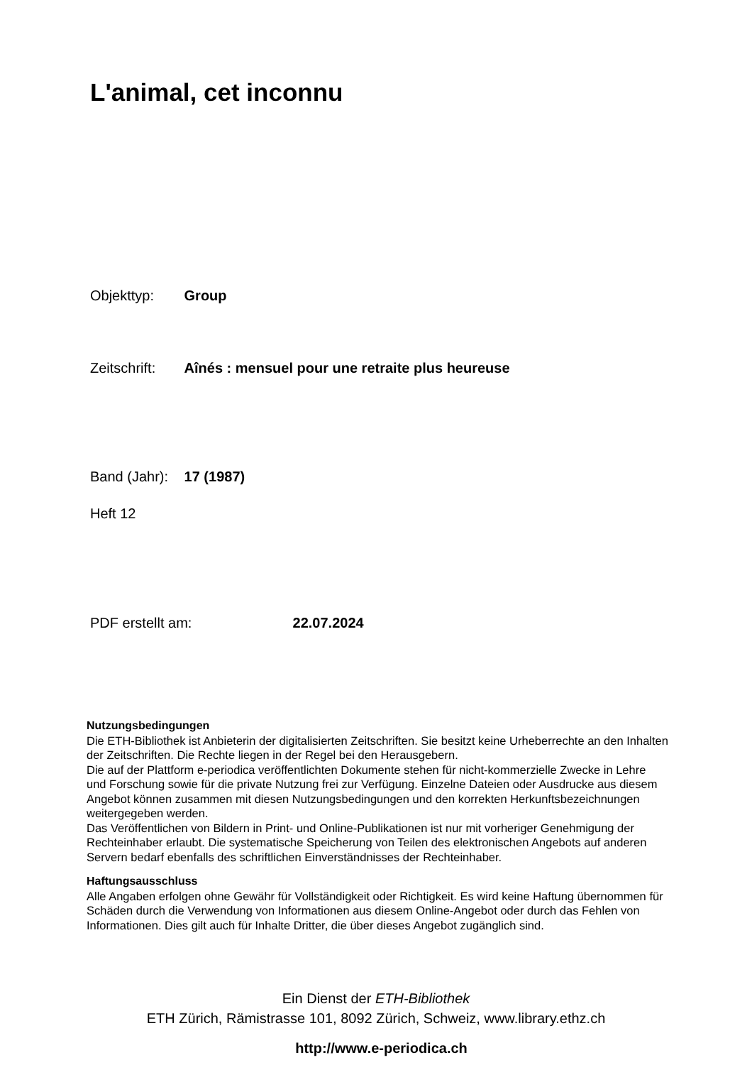L'animal, cet inconnu
Objekttyp: Group
Zeitschrift: Aînés : mensuel pour une retraite plus heureuse
Band (Jahr): 17 (1987)
Heft 12
PDF erstellt am: 22.07.2024
Nutzungsbedingungen
Die ETH-Bibliothek ist Anbieterin der digitalisierten Zeitschriften. Sie besitzt keine Urheberrechte an den Inhalten der Zeitschriften. Die Rechte liegen in der Regel bei den Herausgebern.
Die auf der Plattform e-periodica veröffentlichten Dokumente stehen für nicht-kommerzielle Zwecke in Lehre und Forschung sowie für die private Nutzung frei zur Verfügung. Einzelne Dateien oder Ausdrucke aus diesem Angebot können zusammen mit diesen Nutzungsbedingungen und den korrekten Herkunftsbezeichnungen weitergegeben werden.
Das Veröffentlichen von Bildern in Print- und Online-Publikationen ist nur mit vorheriger Genehmigung der Rechteinhaber erlaubt. Die systematische Speicherung von Teilen des elektronischen Angebots auf anderen Servern bedarf ebenfalls des schriftlichen Einverständnisses der Rechteinhaber.
Haftungsausschluss
Alle Angaben erfolgen ohne Gewähr für Vollständigkeit oder Richtigkeit. Es wird keine Haftung übernommen für Schäden durch die Verwendung von Informationen aus diesem Online-Angebot oder durch das Fehlen von Informationen. Dies gilt auch für Inhalte Dritter, die über dieses Angebot zugänglich sind.
Ein Dienst der ETH-Bibliothek
ETH Zürich, Rämistrasse 101, 8092 Zürich, Schweiz, www.library.ethz.ch
http://www.e-periodica.ch